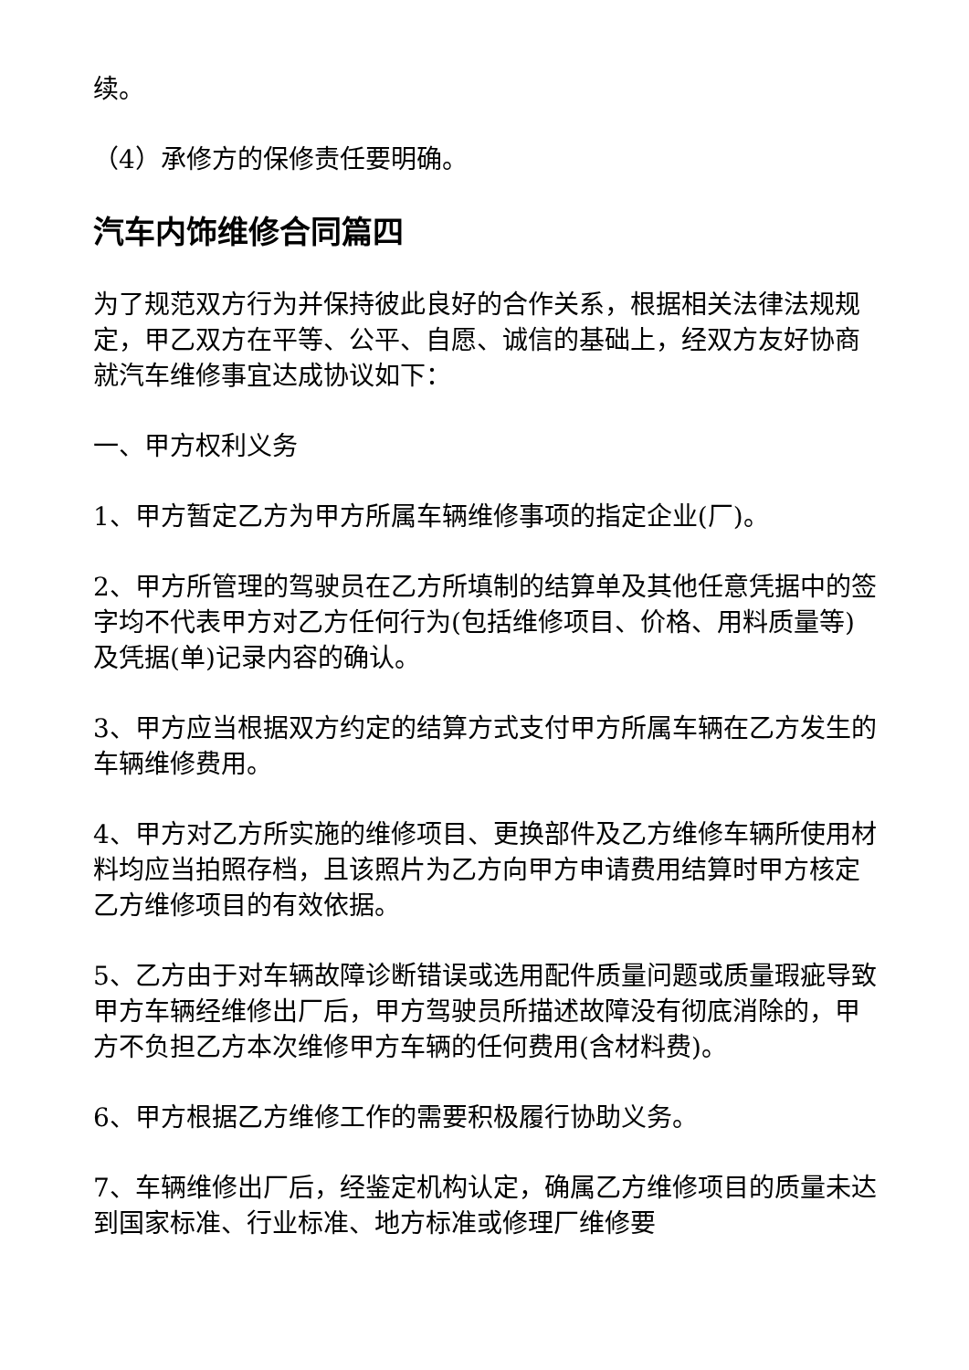续。
（4）承修方的保修责任要明确。
汽车内饰维修合同篇四
为了规范双方行为并保持彼此良好的合作关系，根据相关法律法规规定，甲乙双方在平等、公平、自愿、诚信的基础上，经双方友好协商就汽车维修事宜达成协议如下：
一、甲方权利义务
1、甲方暂定乙方为甲方所属车辆维修事项的指定企业(厂)。
2、甲方所管理的驾驶员在乙方所填制的结算单及其他任意凭据中的签字均不代表甲方对乙方任何行为(包括维修项目、价格、用料质量等)及凭据(单)记录内容的确认。
3、甲方应当根据双方约定的结算方式支付甲方所属车辆在乙方发生的车辆维修费用。
4、甲方对乙方所实施的维修项目、更换部件及乙方维修车辆所使用材料均应当拍照存档，且该照片为乙方向甲方申请费用结算时甲方核定乙方维修项目的有效依据。
5、乙方由于对车辆故障诊断错误或选用配件质量问题或质量瑕疵导致甲方车辆经维修出厂后，甲方驾驶员所描述故障没有彻底消除的，甲方不负担乙方本次维修甲方车辆的任何费用(含材料费)。
6、甲方根据乙方维修工作的需要积极履行协助义务。
7、车辆维修出厂后，经鉴定机构认定，确属乙方维修项目的质量未达到国家标准、行业标准、地方标准或修理厂维修要